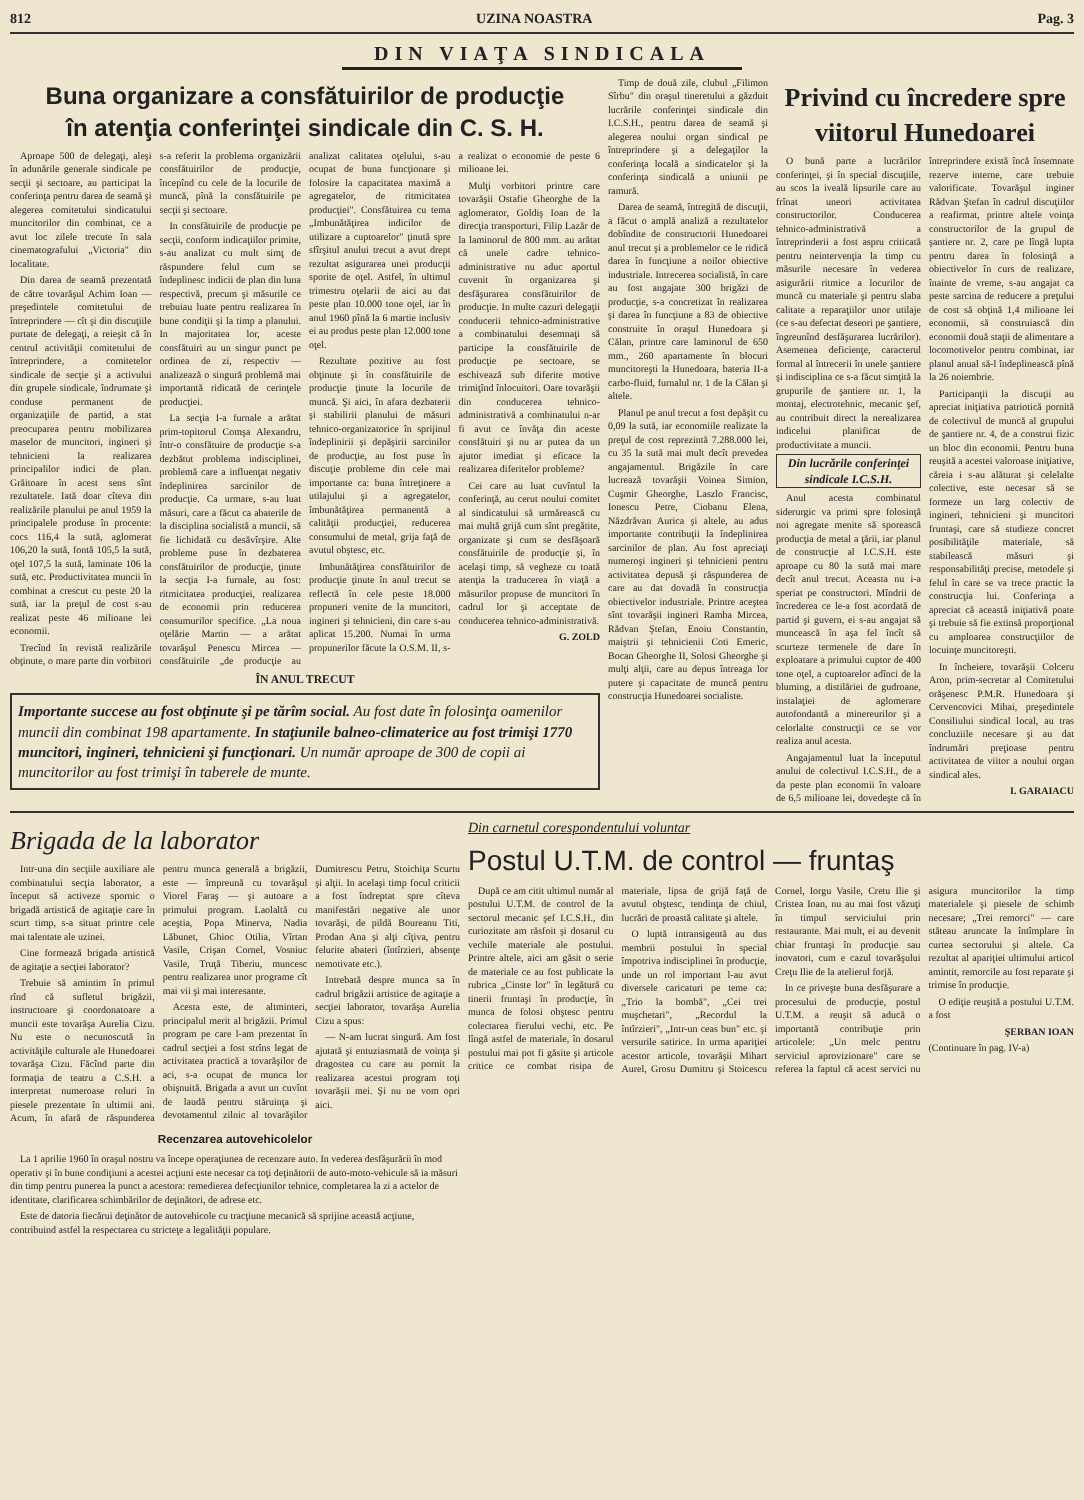812 UZINA NOASTRA Pag. 3
DIN VIAŢA SINDICALA
Buna organizare a consfătuirilor de producţie
în atenţia conferinţei sindicale din C. S. H.
Aproape 500 de delegaţi, aleşi în adunările generale sindicale pe secţii şi sectoare, au participat la conferinţa pentru darea de seamă şi alegerea comitetului sindicatului muncitorilor din combinat, ce a avut loc zilele trecute în sala cinematografului „Victoria" din localitate.
Din darea de seamă prezentată de către tovarăşul Achim Ioan — preşedintele comitetului de întreprindere — cît şi din discuţiile purtate de delegaţi, a reieşit că în centrul activităţii comitetului de întreprindere, a comitetelor sindicale de secţie şi a activului din grupele sindicale, îndrumate şi conduse permanent de organizaţiile de partid, a stat preocuparea pentru mobilizarea maselor de muncitori, ingineri şi tehnicieni la realizarea principalilor indici de plan. Grăitoare în acest sens sînt rezultatele. Iată doar cîteva din realizările planului pe anul 1959 la principalele produse în procente: cocs 116,4 la sută, aglomerat 106,20 la sută, fontă 105,5 la sută, oţel 107,5 la sută, laminate 106 la sută, etc. Productivitatea muncii în combinat a crescut cu peste 20 la sută, iar la preţul de cost s-au realizat peste 46 milioane lei economii.
Trecînd în revistă realizările obţinute, o mare parte din vorbitori s-a referit la problema organizării consfătuirilor de producţie, începînd cu cele de la locurile de muncă, pînă la consfătuirile pe secţii şi sectoare.
In consfătuirile de producţie pe secţii, conform indicaţiilor primite, s-au analizat cu mult simţ de răspundere felul cum se îndeplinesc indicii de plan din luna respectivă, precum şi măsurile ce trebuiau luate pentru realizarea în bune condiţii şi la timp a planului. In majoritatea lor, aceste consfătuiri au un singur punct pe ordinea de zi, respectiv — analizează o singură problemă mai importantă ridicată de cerinţele producţiei.
La secţia I-a furnale a arătat prim-topitorul Comşa Alexandru, într-o consfătuire de producţie s-a dezbătut problema indisciplinei, problemă care a influenţat negativ îndeplinirea sarcinilor de producţie. Ca urmare, s-au luat măsuri, care a făcut ca abaterile de la disciplina socialistă a muncii, să fie lichidată cu desăvîrşire. Alte probleme puse în dezbaterea consfătuirilor de producţie, ţinute la secţia I-a furnale, au fost: ritmicitatea producţiei, realizarea de economii prin reducerea consumurilor specifice. „La noua oţelărie Martin — a arătat tovarăşul Penescu Mircea — consfătuirile „de producţie au analizat calitatea oţelului, s-au ocupat de buna funcţionare şi folosire la capacitatea maximă a agregatelor, de ritmicitatea producţiei". Consfătuirea cu tema „Imbunătăţirea indicilor de utilizare a cuptoarelor" ţinută spre sfîrşitul anului trecut a avut drept rezultat asigurarea unei producţii sporite de oţel. Astfel, în ultimul trimestru oţelarii de aici au dat peste plan 10.000 tone oţel, iar în anul 1960 pînă la 6 martie inclusiv ei au produs peste plan 12.000 tone oţel.
Rezultate pozitive au fost obţinute şi în consfătuirile de producţie ţinute la locurile de muncă. Şi aici, în afara dezbaterii şi stabilirii planului de măsuri tehnico-organizatorice în sprijinul îndeplinirii şi depăşirii sarcinilor de producţie, au fost puse în discuţie probleme din cele mai importante ca: buna întreţinere a utilajului şi a agregatelor, îmbunătăţirea permanentă a calităţii producţiei, reducerea consumului de metal, grija faţă de avutul obştesc, etc.
Imbunătăţirea consfătuirilor de producţie ţinute în anul trecut se reflectă în cele peste 18.000 propuneri venite de la muncitori, ingineri şi tehnicieni, din care s-au aplicat 15.200. Numai în urma propunerilor făcute la O.S.M. II, s-a realizat o economie de peste 6 milioane lei.
Mulţi vorbitori printre care tovarăşii Ostafie Gheorghe de la aglomerator, Goldiş Ioan de la direcţia transporturi, Filip Lazăr de la laminorul de 800 mm. au arătat că unele cadre tehnico-administrative nu aduc aportul cuvenit în organizarea şi desfăşurarea consfătuirilor de producţie. In multe cazuri delegaţii conducerii tehnico-administrative a combinatului desemnaţi să participe la consfătuirile de producţie pe sectoare, se eschivează sub diferite motive trimiţînd înlocuitori. Oare tovarăşii din conducerea tehnico-administrativă a combinatului n-ar fi avut ce învăţa din aceste consfătuiri şi nu ar putea da un ajutor imediat şi eficace la realizarea diferitelor probleme?
Cei care au luat cuvîntul la conferinţă, au cerut noului comitet al sindicatului să urmărească cu mai multă grijă cum sînt pregătite, organizate şi cum se desfăşoară consfătuirile de producţie şi, în acelaşi timp, să vegheze cu toată atenţia la traducerea în viaţă a măsurilor propuse de muncitori în cadrul lor şi acceptate de conducerea tehnico-administrativă.
G. ZOLD
ÎN ANUL TRECUT
Importante succese au fost obţinute şi pe tărîm social. Au fost date în folosinţa oamenilor muncii din combinat 198 apartamente. In staţiunile balneo-climaterice au fost trimişi 1770 muncitori, ingineri, tehnicieni şi funcţionari. Un număr aproape de 300 de copii ai muncitorilor au fost trimişi în taberele de munte.
Timp de două zile, clubul „Filimon Sîrbu" din oraşul tineretului a găzduit lucrările conferinţei sindicale din I.C.S.H., pentru darea de seamă şi alegerea noului organ sindical pe întreprindere şi a delegaţilor la conferinţa locală a sindicatelor şi la conferinţa sindicală a uniunii pe ramură.
Darea de seamă, întregită de discuţii, a făcut o amplă analiză a rezultatelor dobîndite de constructorii Hunedoarei anul trecut şi a problemelor ce le ridică darea în funcţiune a noilor obiective industriale. Intrecerea socialistă, în care au fost angajate 300 brigăzi de producţie, s-a concretizat în realizarea şi darea în funcţiune a 83 de obiective construite în oraşul Hunedoara şi Călan, printre care laminorul de 650 mm., 260 apartamente în blocuri muncitoreşti la Hunedoara, bateria II-a carbo-fluid, furnalul nr. 1 de la Călan şi altele.
Planul pe anul trecut a fost depăşit cu 0,09 la sută, iar economiile realizate la preţul de cost reprezintă 7.288.000 lei, cu 35 la sută mai mult decît prevedea angajamentul. Brigăzile în care lucrează tovarăşii Voinea Simion, Cuşmir Gheorghe, Laszlo Francisc, Ionescu Petre, Ciobanu Elena, Năzdrăvan Aurica şi altele, au adus importante contribuţii la îndeplinirea sarcinilor de plan. Au fost apreciaţi numeroşi ingineri şi tehnicieni pentru activitatea depusă şi răspunderea de care au dat dovadă în construcţia obiectivelor industriale. Printre aceştea sînt tovarăşii ingineri Ramba Mircea, Rădvan Ştefan, Enoiu Constantin, maiştrii şi tehnicienii Coti Emeric, Bocan Gheorghe II, Solosi Gheorghe şi mulţi alţii, care au depus întreaga lor putere şi capacitate de muncă pentru construcţia Hunedoarei socialiste.
Privind cu încredere spre viitorul Hunedoarei
O bună parte a lucrărilor conferinţei, şi în special discuţiile, au scos la iveală lipsurile care au frînat uneori activitatea constructorilor. Conducerea tehnico-administrativă a întreprinderii a fost aspru criticată pentru neintervenţia la timp cu măsurile necesare în vederea asigurării ritmice a locurilor de muncă cu materiale şi pentru slaba calitate a reparaţiilor unor utilaje (ce s-au defectat deseori pe şantiere, îngreunînd desfăşurarea lucrărilor). Asemenea deficienţe, caracterul formal al întrecerii în unele şantiere şi indisciplina ce s-a făcut simţită la grupurile de şantiere nr. 1, la montaj, electrotehnic, mecanic şef, au contribuit direct la nerealizarea indicelui planificat de productivitate a muncii.
Din lucrările conferinţei sindicale I.C.S.H.
Anul acesta combinatul siderurgic va primi spre folosinţă noi agregate menite să sporească producţia de metal a ţării, iar planul de construcţie al I.C.S.H. este aproape cu 80 la sută mai mare decît anul trecut. Aceasta nu i-a speriat pe constructori. Mîndrii de încrederea ce le-a fost acordată de partid şi guvern, ei s-au angajat să muncească în aşa fel încît să scurteze termenele de dare în exploatare a primului cuptor de 400 tone oţel, a cuptoarelor adînci de la bluming, a distilăriei de gudroane, instalaţiei de aglomerare autofondantă a minereurilor şi a celorlalte construcţii ce se vor realiza anul acesta.
Angajamentul luat la începutul anului de colectivul I.C.S.H., de a da peste plan economii în valoare de 6,5 milioane lei, dovedeşte că în întreprindere există încă însemnate rezerve interne, care trebuie valorificate. Tovarăşul inginer Rădvan Ştefan în cadrul discuţiilor a reafirmat, printre altele voinţa constructorilor de la grupul de şantiere nr. 2, care pe lîngă lupta pentru darea în folosinţă a obiectivelor în curs de realizare, înainte de vreme, s-au angajat ca peste sarcina de reducere a preţului de cost să obţină 1,4 milioane lei economii, să construiască din economii două staţii de alimentare a locomotivelor pentru combinat, iar planul anual să-l îndeplinească pînă la 26 noiembrie.
Participanţii la discuţii au apreciat iniţiativa patriotică pornită de colectivul de muncă al grupului de şantiere nr. 4, de a construi fizic un bloc din economii. Pentru buna reuşită a acestei valoroase iniţiative, căreia i s-au alăturat şi celelalte colective, este necesar să se formeze un larg colectiv de ingineri, tehnicieni şi muncitori fruntaşi, care să studieze concret posibilităţile materiale, să stabilească măsuri şi responsabilităţi precise, metodele şi felul în care se va trece practic la construcţia lui. Conferinţa a apreciat că această iniţiativă poate şi trebuie să fie extinsă proporţional cu amploarea construcţiilor de locuinţe muncitoreşti.
In încheiere, tovarăşii Colceru Aron, prim-secretar al Comitetului orăşenesc P.M.R. Hunedoara şi Cervencovici Mihai, preşedintele Consiliului sindical local, au tras concluziile necesare şi au dat îndrumări preţioase pentru activitatea de viitor a noului organ sindical ales.
I. GARAIACU
Brigada de la laborator
Intr-una din secţiile auxiliare ale combinatului secţia laborator, a început să activeze sporniс o brigadă artistică de agitaţie care în scurt timp, s-a situat printre cele mai talentate ale uzinei.
Cine formează brigada artistică de agitaţie a secţiei laborator?
Trebuie să amintim în primul rînd că sufletul brigăzii, instructoare şi coordonatoare a muncii este tovarăşa Aurelia Cizu. Nu este o necunoscută în activităţile culturale ale Hunedoarei tovarăşa Cizu. Făcînd parte din formaţia de teatru a C.S.H. a interpretat numeroase roluri în piesele prezentate în ultimii ani. Acum, în afară de răspunderea pentru munca generală a brigăzii, este — împreună cu tovarăşul Viorel Faraş — şi autoare a primului program. Laolaltă cu aceştia, Popa Minerva, Nadia Lăbunet, Ghioc Otilia, Vîrtan Vasile, Crişan Cornel, Vosniuc Vasile, Truţă Tiberiu, muncesc pentru realizarea unor programe cît mai vii şi mai interesante.
Acesta este, de altminteri, principalul merit al brigăzii. Primul program pe care l-am prezentat în cadrul secţiei a fost strîns legat de activitatea practică a tovarăşilor de aci, s-a ocupat de munca lor obişnuită. Brigada a avut un cuvînt de laudă pentru stăruinţa şi devotamentul zilnic al tovarăşilor Dumitrescu Petru, Stoichiţa Scurtu şi alţii. In acelaşi timp focul criticii a fost îndreptat spre cîteva manifestări negative ale unor tovarăşi, de pildă Boureanu Titi, Prodan Ana şi alţi cîţiva, pentru felurite abateri (întîrzieri, absenţe nemotivate etc.).
Intrebată despre munca sa în cadrul brigăzii artistice de agitaţie a secţiei laborator, tovarăşa Aurelia Cizu a spus:
— N-am lucrat singură. Am fost ajutată şi entuziasmată de voinţa şi dragostea cu care au pornit la realizarea acestui program toţi tovarăşii mei. Şi nu ne vom opri aici.
Recenzarea autovehicolelor
La 1 aprilie 1960 în oraşul nostru va începe operaţiunea de recenzare auto. In vederea desfăşurării în mod operativ şi în bune condiţiuni a acestei acţiuni este necesar ca toţi deţinătorii de auto-moto-vehicule să ia măsuri din timp pentru punerea la punct a acestora: remedierea defecţiunilor tehnice, completarea la zi a actelor de identitate, clarificarea schimbărilor de deţinători, de adrese etc.
Este de datoria fiecărui deţinător de autovehicole cu tracţiune mecanică să sprijine această acţiune, contribuind astfel la respectarea cu stricteţe a legalităţii populare.
Din carnetul corespondentului voluntar
Postul U.T.M. de control — fruntaş
După ce am citit ultimul număr al postului U.T.M. de control de la sectorul mecanic şef I.C.S.H., din curiozitate am răsfoit şi dosarul cu vechile materiale ale postului. Printre altele, aici am găsit o serie de materiale ce au fost publicate la rubrica „Cinste lor" în legătură cu tinerii fruntaşi în producţie, în munca de folosi obştesc pentru colectarea fierului vechi, etc. Pe lîngă astfel de materiale, în dosarul postului mai pot fi găsite şi articole critice ce combat risipa de materiale, lipsa de grijă faţă de avutul obştesc, tendinţa de chiul, lucrări de proastă calitate şi altele.
O luptă intransigentă au dus membrii postului în special împotriva indisciplinei în producţie, unde un rol important l-au avut diversele caricaturi pe teme ca: „Trio la bombă", „Cei trei muşchetari", „Recordul la întîrzieri", „Intr-un ceas bun" etc. şi versurile satirice. In urma apariţiei acestor articole, tovarăşii Mihart Aurel, Grosu Dumitru şi Stoicescu Cornel, Iorgu Vasile, Cretu Ilie şi Cristea Ioan, nu au mai fost văzuţi în timpul serviciului prin restaurante. Mai mult, ei au devenit chiar fruntaşi în producţie sau inovatori, cum e cazul tovarăşului Creţu Ilie de la atelierul forjă.
In ce priveşte buna desfăşurare a procesului de producţie, postul U.T.M. a reuşit să aducă o importantă contribuţie prin articolele: „Un melc pentru serviciul aprovizionare" care se referea la faptul că acest servici nu asigura muncitorilor la timp materialele şi piesele de schimb necesare; „Trei remorci" — care stăteau aruncate la întîmplare în curtea sectorului şi altele. Ca rezultat al apariţiei ultimului articol amintit, remorcile au fost reparate şi trimise în producţie.
O ediţie reuşită a postului U.T.M. a fost
ŞERBAN IOAN
(Continuare în pag. IV-a)